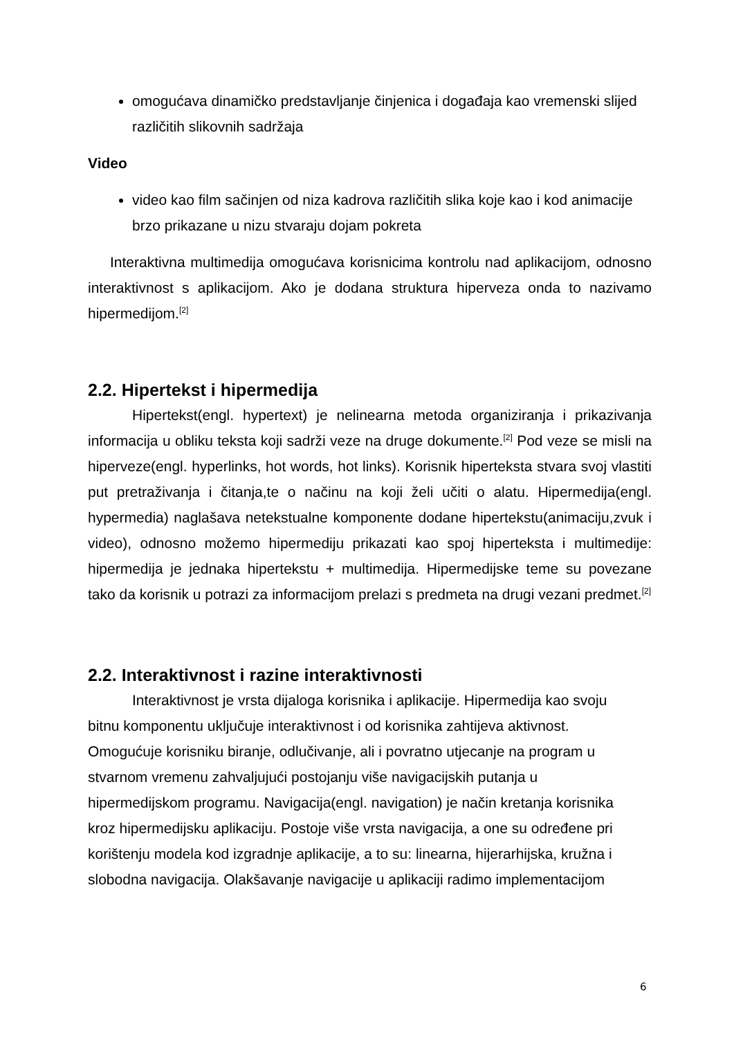omogućava dinamičko predstavljanje činjenica i događaja kao vremenski slijed različitih slikovnih sadržaja
Video
video kao film sačinjen od niza kadrova različitih slika koje kao i kod animacije brzo prikazane u nizu stvaraju dojam pokreta
Interaktivna multimedija omogućava korisnicima kontrolu nad aplikacijom, odnosno interaktivnost s aplikacijom. Ako je dodana struktura hiperveza onda to nazivamo hipermedijom.<sup>[2]</sup>
2.2. Hipertekst i hipermedija
Hipertekst(engl. hypertext) je nelinearna metoda organiziranja i prikazivanja informacija u obliku teksta koji sadrži veze na druge dokumente.<sup>[2]</sup> Pod veze se misli na hiperveze(engl. hyperlinks, hot words, hot links). Korisnik hiperteksta stvara svoj vlastiti put pretraživanja i čitanja,te o načinu na koji želi učiti o alatu. Hipermedija(engl. hypermedia) naglašava netekstualne komponente dodane hipertekstu(animaciju,zvuk i video), odnosno možemo hipermediju prikazati kao spoj hiperteksta i multimedije: hipermedija je jednaka hipertekstu + multimedija. Hipermedijske teme su povezane tako da korisnik u potrazi za informacijom prelazi s predmeta na drugi vezani predmet.<sup>[2]</sup>
2.2. Interaktivnost i razine interaktivnosti
Interaktivnost je vrsta dijaloga korisnika i aplikacije. Hipermedija kao svoju bitnu komponentu uključuje interaktivnost i od korisnika zahtijeva aktivnost. Omogućuje korisniku biranje, odlučivanje, ali i povratno utjecanje na program u stvarnom vremenu zahvaljujući postojanju više navigacijskih putanja u hipermedijskom programu. Navigacija(engl. navigation) je način kretanja korisnika kroz hipermedijsku aplikaciju. Postoje više vrsta navigacija, a one su određene pri korištenju modela kod izgradnje aplikacije, a to su: linearna, hijerarhijska, kružna i slobodna navigacija. Olakšavanje navigacije u aplikaciji radimo implementacijom
6